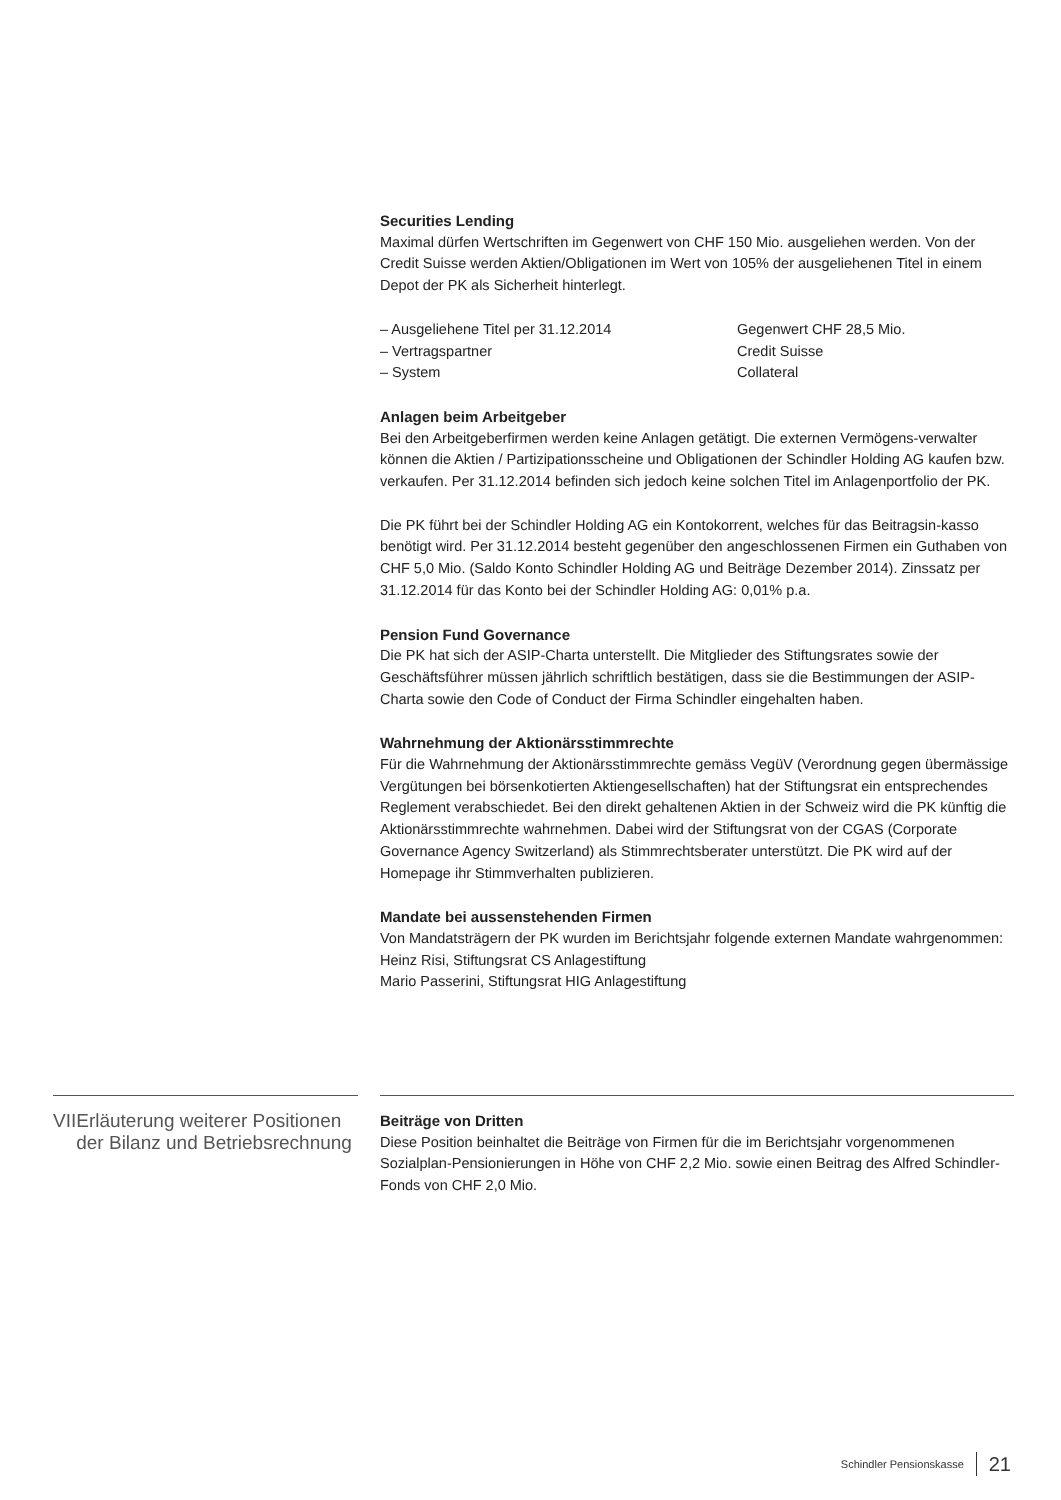Securities Lending
Maximal dürfen Wertschriften im Gegenwert von CHF 150 Mio. ausgeliehen werden. Von der Credit Suisse werden Aktien/Obligationen im Wert von 105% der ausgeliehenen Titel in einem Depot der PK als Sicherheit hinterlegt.
| – Ausgeliehene Titel per 31.12.2014 | Gegenwert CHF 28,5 Mio. |
| – Vertragspartner | Credit Suisse |
| – System | Collateral |
Anlagen beim Arbeitgeber
Bei den Arbeitgeberfirmen werden keine Anlagen getätigt. Die externen Vermögens-verwalter können die Aktien / Partizipationsscheine und Obligationen der Schindler Holding AG kaufen bzw. verkaufen. Per 31.12.2014 befinden sich jedoch keine solchen Titel im Anlagenportfolio der PK.
Die PK führt bei der Schindler Holding AG ein Kontokorrent, welches für das Beitragsin-kasso benötigt wird. Per 31.12.2014 besteht gegenüber den angeschlossenen Firmen ein Guthaben von CHF 5,0 Mio. (Saldo Konto Schindler Holding AG und Beiträge Dezember 2014). Zinssatz per 31.12.2014 für das Konto bei der Schindler Holding AG: 0,01% p.a.
Pension Fund Governance
Die PK hat sich der ASIP-Charta unterstellt. Die Mitglieder des Stiftungsrates sowie der Geschäftsführer müssen jährlich schriftlich bestätigen, dass sie die Bestimmungen der ASIP-Charta sowie den Code of Conduct der Firma Schindler eingehalten haben.
Wahrnehmung der Aktionärsstimmrechte
Für die Wahrnehmung der Aktionärsstimmrechte gemäss VegüV (Verordnung gegen übermässige Vergütungen bei börsenkotierten Aktiengesellschaften) hat der Stiftungsrat ein entsprechendes Reglement verabschiedet. Bei den direkt gehaltenen Aktien in der Schweiz wird die PK künftig die Aktionärsstimmrechte wahrnehmen. Dabei wird der Stiftungsrat von der CGAS (Corporate Governance Agency Switzerland) als Stimmrechtsberater unterstützt. Die PK wird auf der Homepage ihr Stimmverhalten publizieren.
Mandate bei aussenstehenden Firmen
Von Mandatsträgern der PK wurden im Berichtsjahr folgende externen Mandate wahrgenommen:
Heinz Risi, Stiftungsrat CS Anlagestiftung
Mario Passerini, Stiftungsrat HIG Anlagestiftung
VII Erläuterung weiterer Positionen der Bilanz und Betriebsrechnung
Beiträge von Dritten
Diese Position beinhaltet die Beiträge von Firmen für die im Berichtsjahr vorgenommenen Sozialplan-Pensionierungen in Höhe von CHF 2,2 Mio. sowie einen Beitrag des Alfred Schindler-Fonds von CHF 2,0 Mio.
Schindler Pensionskasse 21